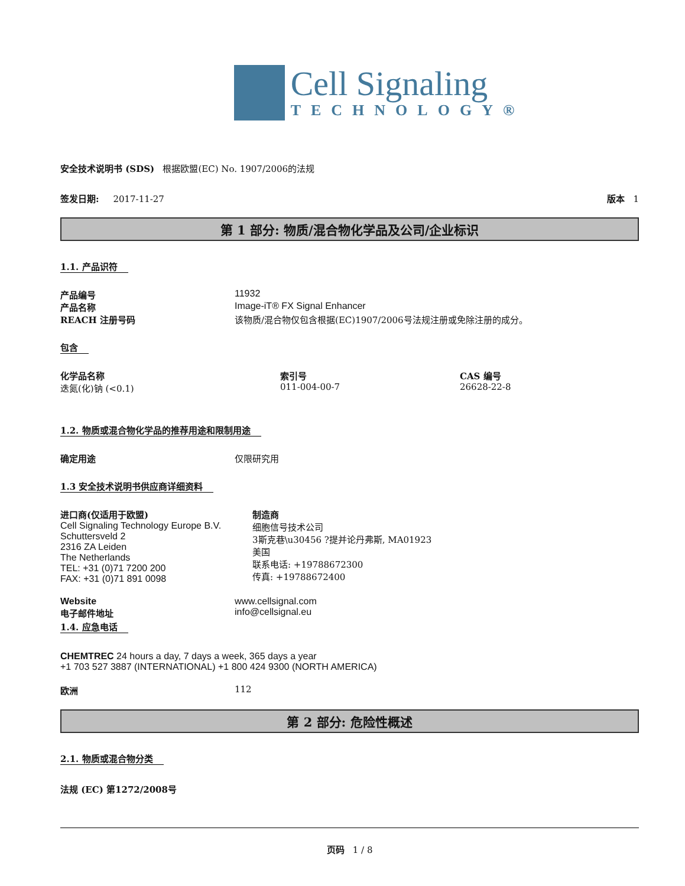Cell Signaling
TECHNOLOGY®
安全技术说明书 (SDS) 根据欧盟(EC) No. 1907/2006的法规
签发日期: 2017-11-27 版本 1
第 1 部分: 物质/混合物化学品及公司/企业标识
1.1. 产品识符
产品编号 11932
产品名称 Image-iT® FX Signal Enhancer
REACH 注册号码 该物质/混合物仅包含根据(EC)1907/2006号法规注册或免除注册的成分。
包含
化学品名称
迭氮(化)钠 (<0.1)
索引号
011-004-00-7
CAS 编号
26628-22-8
1.2. 物质或混合物化学品的推荐用途和限制用途
确定用途 仅限研究用
1.3 安全技术说明书供应商详细资料
进口商(仅适用于欧盟)
Cell Signaling Technology Europe B.V.
Schuttersveld 2
2316 ZA Leiden
The Netherlands
TEL: +31 (0)71 7200 200
FAX: +31 (0)71 891 0098
制造商
细胞信号技术公司
3斯克巷\u30456 ?提并论丹弗斯, MA01923
美国
联系电话: +19788672300
传真: +19788672400
Website www.cellsignal.com
电子邮件地址 info@cellsignal.eu
1.4. 应急电话
CHEMTREC 24 hours a day, 7 days a week, 365 days a year
+1 703 527 3887 (INTERNATIONAL) +1 800 424 9300 (NORTH AMERICA)
欧洲 112
第 2 部分: 危险性概述
2.1. 物质或混合物分类
法规 (EC) 第1272/2008号
页码 1 / 8